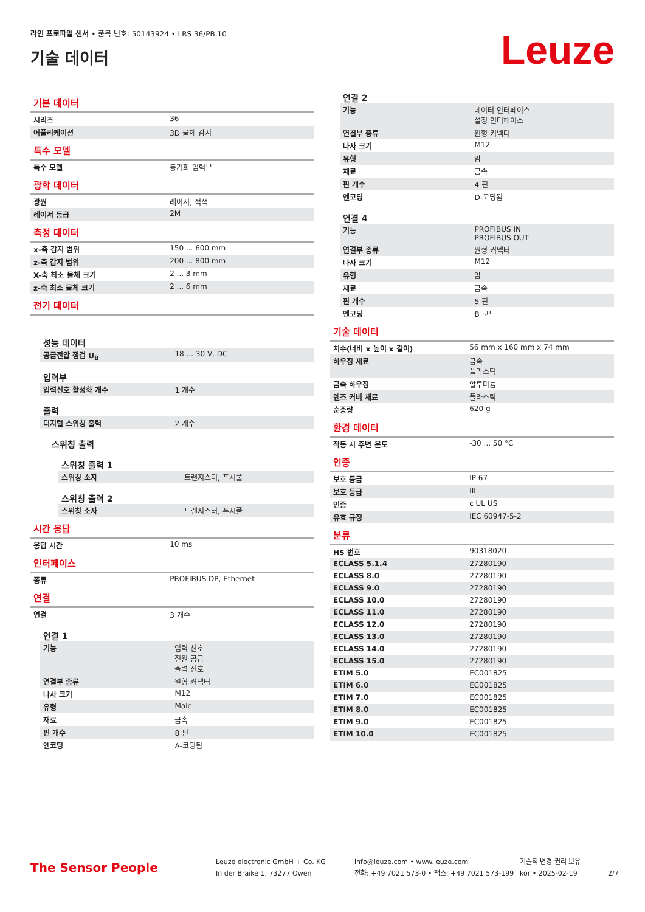라인 프로파일 센서 • 품목 번호: 50143924 • LRS 36/PB.10
기술 데이터
Leuze
기본 데이터
| 시리즈 | 36 |
| 어플리케이션 | 3D 물체 감지 |
특수 모델
| 특수 모델 | 동기화 입력부 |
광학 데이터
| 광원 | 레이저, 적색 |
| 레이저 등급 | 2M |
측정 데이터
| x-축 감지 범위 | 150 ... 600 mm |
| z-축 감지 범위 | 200 ... 800 mm |
| X-축 최소 물체 크기 | 2 ... 3 mm |
| z-축 최소 물체 크기 | 2 ... 6 mm |
전기 데이터
성능 데이터
| 공급전압 점검 U<sub>B</sub> | 18 ... 30 V, DC |
입력부
| 입력신호 활성화 개수 | 1 개수 |
출력
| 디지털 스위칭 출력 | 2 개수 |
스위칭 출력
스위칭 출력 1
| 스위칭 소자 | 트랜지스터, 푸시풀 |
스위칭 출력 2
| 스위칭 소자 | 트랜지스터, 푸시풀 |
시간 응답
| 응답 시간 | 10 ms |
인터페이스
| 종류 | PROFIBUS DP, Ethernet |
연결
| 연결 | 3 개수 |
연결 1
| 기능 | 입력 신호 전원 공급 출력 신호 |
| 연결부 종류 | 원형 커넥터 |
| 나사 크기 | M12 |
| 유형 | Male |
| 재료 | 금속 |
| 핀 개수 | 8 핀 |
| 엔코딩 | A-코딩됨 |
연결 2
| 기능 | 데이터 인터페이스 설정 인터페이스 |
| 연결부 종류 | 원형 커넥터 |
| 나사 크기 | M12 |
| 유형 | 암 |
| 재료 | 금속 |
| 핀 개수 | 4 핀 |
| 엔코딩 | D-코딩됨 |
연결 4
| 기능 | PROFIBUS IN PROFIBUS OUT |
| 연결부 종류 | 원형 커넥터 |
| 나사 크기 | M12 |
| 유형 | 암 |
| 재료 | 금속 |
| 핀 개수 | 5 핀 |
| 엔코딩 | B 코드 |
기술 데이터
| 치수(너비 x 높이 x 길이) | 56 mm x 160 mm x 74 mm |
| 하우징 재료 | 금속 플라스틱 |
| 금속 하우징 | 알루미늄 |
| 렌즈 커버 재료 | 플라스틱 |
| 순중량 | 620 g |
환경 데이터
| 작동 시 주변 온도 | -30 ... 50 °C |
인증
| 보호 등급 | IP 67 |
| 보호 등급 | III |
| 인증 | c UL US |
| 유효 규정 | IEC 60947-5-2 |
분류
| HS 번호 | 90318020 |
| ECLASS 5.1.4 | 27280190 |
| ECLASS 8.0 | 27280190 |
| ECLASS 9.0 | 27280190 |
| ECLASS 10.0 | 27280190 |
| ECLASS 11.0 | 27280190 |
| ECLASS 12.0 | 27280190 |
| ECLASS 13.0 | 27280190 |
| ECLASS 14.0 | 27280190 |
| ECLASS 15.0 | 27280190 |
| ETIM 5.0 | EC001825 |
| ETIM 6.0 | EC001825 |
| ETIM 7.0 | EC001825 |
| ETIM 8.0 | EC001825 |
| ETIM 9.0 | EC001825 |
| ETIM 10.0 | EC001825 |
The Sensor People
Leuze electronic GmbH + Co. KG
In der Braike 1, 73277 Owen
info@leuze.com • www.leuze.com
전화: +49 7021 573-0 • 팩스: +49 7021 573-199
기술적 변경 권리 보유
kor • 2025-02-19
2/7